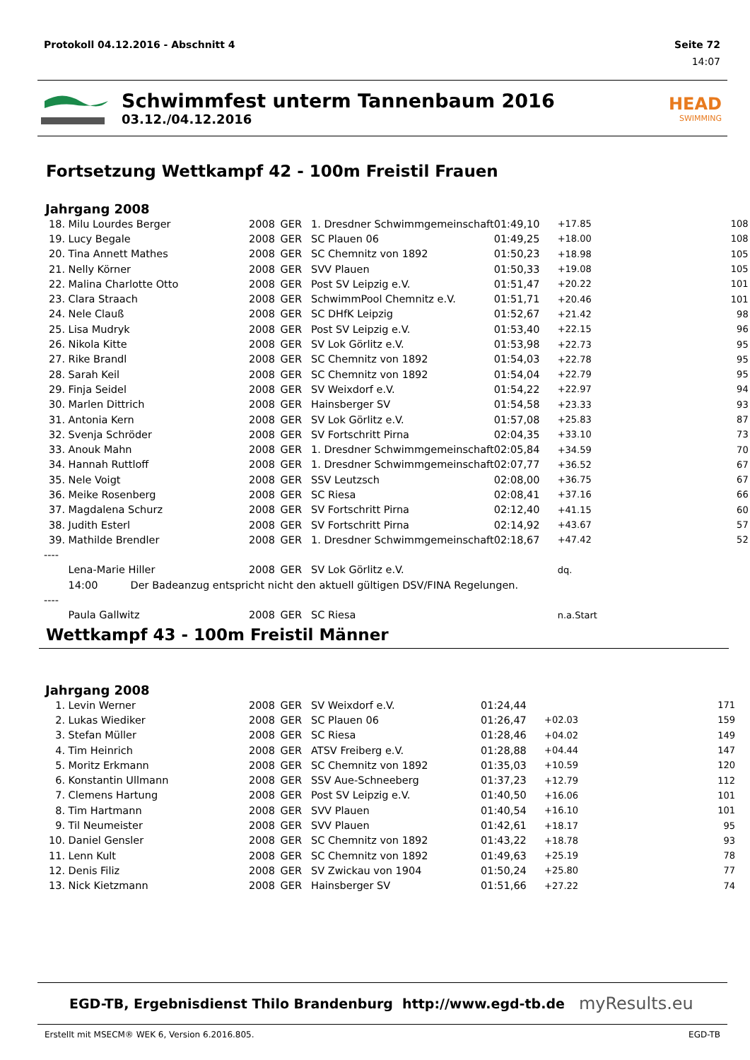Protokoll 04.12.2016 - Abschnitt 4 Seite 72
14:07
Schwimmfest unterm Tannenbaum 2016
03.12./04.12.2016
HEAD
SWIMMING
Fortsetzung Wettkampf 42 - 100m Freistil Frauen
Jahrgang 2008
| 18. | Milu Lourdes Berger | 2008 | GER | 1. Dresdner Schwimmgemeinschaft | 01:49,10 | +17.85 | 108 |
| 19. | Lucy Begale | 2008 | GER | SC Plauen 06 | 01:49,25 | +18.00 | 108 |
| 20. | Tina Annett Mathes | 2008 | GER | SC Chemnitz von 1892 | 01:50,23 | +18.98 | 105 |
| 21. | Nelly Körner | 2008 | GER | SVV Plauen | 01:50,33 | +19.08 | 105 |
| 22. | Malina Charlotte Otto | 2008 | GER | Post SV Leipzig e.V. | 01:51,47 | +20.22 | 101 |
| 23. | Clara Straach | 2008 | GER | SchwimmPool Chemnitz e.V. | 01:51,71 | +20.46 | 101 |
| 24. | Nele Clauß | 2008 | GER | SC DHfK Leipzig | 01:52,67 | +21.42 | 98 |
| 25. | Lisa Mudryk | 2008 | GER | Post SV Leipzig e.V. | 01:53,40 | +22.15 | 96 |
| 26. | Nikola Kitte | 2008 | GER | SV Lok Görlitz e.V. | 01:53,98 | +22.73 | 95 |
| 27. | Rike Brandl | 2008 | GER | SC Chemnitz von 1892 | 01:54,03 | +22.78 | 95 |
| 28. | Sarah Keil | 2008 | GER | SC Chemnitz von 1892 | 01:54,04 | +22.79 | 95 |
| 29. | Finja Seidel | 2008 | GER | SV Weixdorf e.V. | 01:54,22 | +22.97 | 94 |
| 30. | Marlen Dittrich | 2008 | GER | Hainsberger SV | 01:54,58 | +23.33 | 93 |
| 31. | Antonia Kern | 2008 | GER | SV Lok Görlitz e.V. | 01:57,08 | +25.83 | 87 |
| 32. | Svenja Schröder | 2008 | GER | SV Fortschritt Pirna | 02:04,35 | +33.10 | 73 |
| 33. | Anouk Mahn | 2008 | GER | 1. Dresdner Schwimmgemeinschaft | 02:05,84 | +34.59 | 70 |
| 34. | Hannah Ruttloff | 2008 | GER | 1. Dresdner Schwimmgemeinschaft | 02:07,77 | +36.52 | 67 |
| 35. | Nele Voigt | 2008 | GER | SSV Leutzsch | 02:08,00 | +36.75 | 67 |
| 36. | Meike Rosenberg | 2008 | GER | SC Riesa | 02:08,41 | +37.16 | 66 |
| 37. | Magdalena Schurz | 2008 | GER | SV Fortschritt Pirna | 02:12,40 | +41.15 | 60 |
| 38. | Judith Esterl | 2008 | GER | SV Fortschritt Pirna | 02:14,92 | +43.67 | 57 |
| 39. | Mathilde Brendler | 2008 | GER | 1. Dresdner Schwimmgemeinschaft | 02:18,67 | +47.42 | 52 |
| ---- | | | | | | | |
| | Lena-Marie Hiller | 2008 | GER | SV Lok Görlitz e.V. | | dq. | |
| | 14:00 Der Badeanzug entspricht nicht den aktuell gültigen DSV/FINA Regelungen. | | | | | | |
| ---- | | | | | | | |
| | Paula Gallwitz | 2008 | GER | SC Riesa | | n.a.Start | |
Wettkampf 43 - 100m Freistil Männer
Jahrgang 2008
| 1. | Levin Werner | 2008 | GER | SV Weixdorf e.V. | 01:24,44 | | 171 |
| 2. | Lukas Wiediker | 2008 | GER | SC Plauen 06 | 01:26,47 | +02.03 | 159 |
| 3. | Stefan Müller | 2008 | GER | SC Riesa | 01:28,46 | +04.02 | 149 |
| 4. | Tim Heinrich | 2008 | GER | ATSV Freiberg e.V. | 01:28,88 | +04.44 | 147 |
| 5. | Moritz Erkmann | 2008 | GER | SC Chemnitz von 1892 | 01:35,03 | +10.59 | 120 |
| 6. | Konstantin Ullmann | 2008 | GER | SSV Aue-Schneeberg | 01:37,23 | +12.79 | 112 |
| 7. | Clemens Hartung | 2008 | GER | Post SV Leipzig e.V. | 01:40,50 | +16.06 | 101 |
| 8. | Tim Hartmann | 2008 | GER | SVV Plauen | 01:40,54 | +16.10 | 101 |
| 9. | Til Neumeister | 2008 | GER | SVV Plauen | 01:42,61 | +18.17 | 95 |
| 10. | Daniel Gensler | 2008 | GER | SC Chemnitz von 1892 | 01:43,22 | +18.78 | 93 |
| 11. | Lenn Kult | 2008 | GER | SC Chemnitz von 1892 | 01:49,63 | +25.19 | 78 |
| 12. | Denis Filiz | 2008 | GER | SV Zwickau von 1904 | 01:50,24 | +25.80 | 77 |
| 13. | Nick Kietzmann | 2008 | GER | Hainsberger SV | 01:51,66 | +27.22 | 74 |
EGD-TB, Ergebnisdienst Thilo Brandenburg http://www.egd-tb.de myResults.eu
Erstellt mit MSECM® WEK 6, Version 6.2016.805. EGD-TB